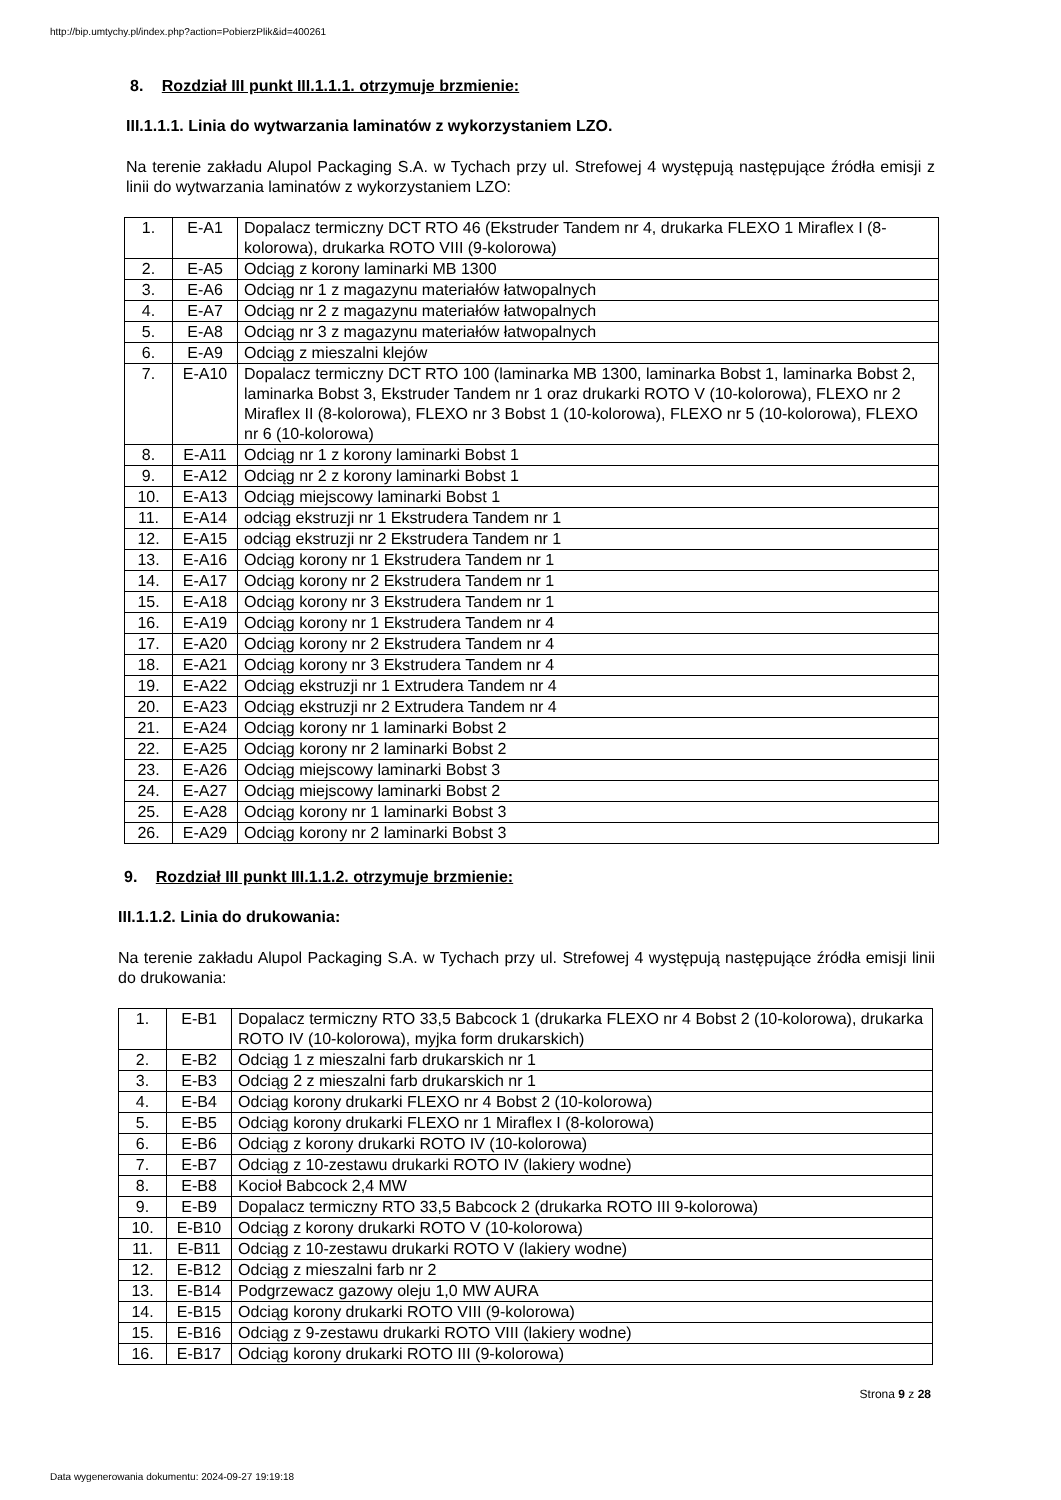http://bip.umtychy.pl/index.php?action=PobierzPlik&id=400261
8. Rozdział III punkt III.1.1.1. otrzymuje brzmienie:
III.1.1.1. Linia do wytwarzania laminatów z wykorzystaniem LZO.
Na terenie zakładu Alupol Packaging S.A. w Tychach przy ul. Strefowej 4 występują następujące źródła emisji z linii do wytwarzania laminatów z wykorzystaniem LZO:
| 1. | E-A1 | Dopalacz termiczny DCT RTO 46 (Ekstruder Tandem nr 4, drukarka FLEXO 1 Miraflex I (8-kolorowa), drukarka ROTO VIII (9-kolorowa) |
| 2. | E-A5 | Odciąg z korony laminarki MB 1300 |
| 3. | E-A6 | Odciąg nr 1 z magazynu materiałów łatwopalnych |
| 4. | E-A7 | Odciąg nr 2 z magazynu materiałów łatwopalnych |
| 5. | E-A8 | Odciąg nr 3 z magazynu materiałów łatwopalnych |
| 6. | E-A9 | Odciąg z mieszalni klejów |
| 7. | E-A10 | Dopalacz termiczny DCT RTO 100 (laminarka MB 1300, laminarka Bobst 1, laminarka Bobst 2, laminarka Bobst 3, Ekstruder Tandem nr 1 oraz drukarki ROTO V (10-kolorowa), FLEXO nr 2 Miraflex II (8-kolorowa), FLEXO nr 3 Bobst 1 (10-kolorowa), FLEXO nr 5 (10-kolorowa), FLEXO nr 6 (10-kolorowa) |
| 8. | E-A11 | Odciąg nr 1 z korony laminarki Bobst 1 |
| 9. | E-A12 | Odciąg nr 2 z korony laminarki Bobst 1 |
| 10. | E-A13 | Odciąg miejscowy laminarki Bobst 1 |
| 11. | E-A14 | odciąg ekstruzji nr 1 Ekstrudera Tandem nr 1 |
| 12. | E-A15 | odciąg ekstruzji nr 2 Ekstrudera Tandem nr 1 |
| 13. | E-A16 | Odciąg korony nr 1 Ekstrudera Tandem nr 1 |
| 14. | E-A17 | Odciąg korony nr 2 Ekstrudera Tandem nr 1 |
| 15. | E-A18 | Odciąg korony nr 3 Ekstrudera Tandem nr 1 |
| 16. | E-A19 | Odciąg korony nr 1 Ekstrudera Tandem nr 4 |
| 17. | E-A20 | Odciąg korony nr 2 Ekstrudera Tandem nr 4 |
| 18. | E-A21 | Odciąg korony nr 3 Ekstrudera Tandem nr 4 |
| 19. | E-A22 | Odciąg ekstruzji nr 1 Extrudera Tandem nr 4 |
| 20. | E-A23 | Odciąg ekstruzji nr 2 Extrudera Tandem nr 4 |
| 21. | E-A24 | Odciąg korony nr 1 laminarki Bobst 2 |
| 22. | E-A25 | Odciąg korony nr 2 laminarki Bobst 2 |
| 23. | E-A26 | Odciąg miejscowy laminarki Bobst 3 |
| 24. | E-A27 | Odciąg miejscowy laminarki Bobst 2 |
| 25. | E-A28 | Odciąg korony nr 1 laminarki Bobst 3 |
| 26. | E-A29 | Odciąg korony nr 2 laminarki Bobst 3 |
9. Rozdział III punkt III.1.1.2. otrzymuje brzmienie:
III.1.1.2. Linia do drukowania:
Na terenie zakładu Alupol Packaging S.A. w Tychach przy ul. Strefowej 4 występują następujące źródła emisji linii do drukowania:
| 1. | E-B1 | Dopalacz termiczny RTO 33,5 Babcock 1 (drukarka FLEXO nr 4 Bobst 2 (10-kolorowa), drukarka ROTO IV (10-kolorowa), myjka form drukarskich) |
| 2. | E-B2 | Odciąg 1 z mieszalni farb drukarskich nr 1 |
| 3. | E-B3 | Odciąg 2 z mieszalni farb drukarskich nr 1 |
| 4. | E-B4 | Odciąg korony drukarki FLEXO nr 4 Bobst 2 (10-kolorowa) |
| 5. | E-B5 | Odciąg korony drukarki FLEXO nr 1 Miraflex I (8-kolorowa) |
| 6. | E-B6 | Odciąg z korony drukarki ROTO IV (10-kolorowa) |
| 7. | E-B7 | Odciąg z 10-zestawu drukarki ROTO IV (lakiery wodne) |
| 8. | E-B8 | Kocioł Babcock 2,4 MW |
| 9. | E-B9 | Dopalacz termiczny RTO 33,5 Babcock 2 (drukarka ROTO III 9-kolorowa) |
| 10. | E-B10 | Odciąg z korony drukarki ROTO V (10-kolorowa) |
| 11. | E-B11 | Odciąg z 10-zestawu drukarki ROTO V (lakiery wodne) |
| 12. | E-B12 | Odciąg z mieszalni farb nr 2 |
| 13. | E-B14 | Podgrzewacz gazowy oleju 1,0 MW AURA |
| 14. | E-B15 | Odciąg korony drukarki ROTO VIII (9-kolorowa) |
| 15. | E-B16 | Odciąg z 9-zestawu drukarki ROTO VIII (lakiery wodne) |
| 16. | E-B17 | Odciąg korony drukarki ROTO III (9-kolorowa) |
Strona 9 z 28
Data wygenerowania dokumentu: 2024-09-27 19:19:18